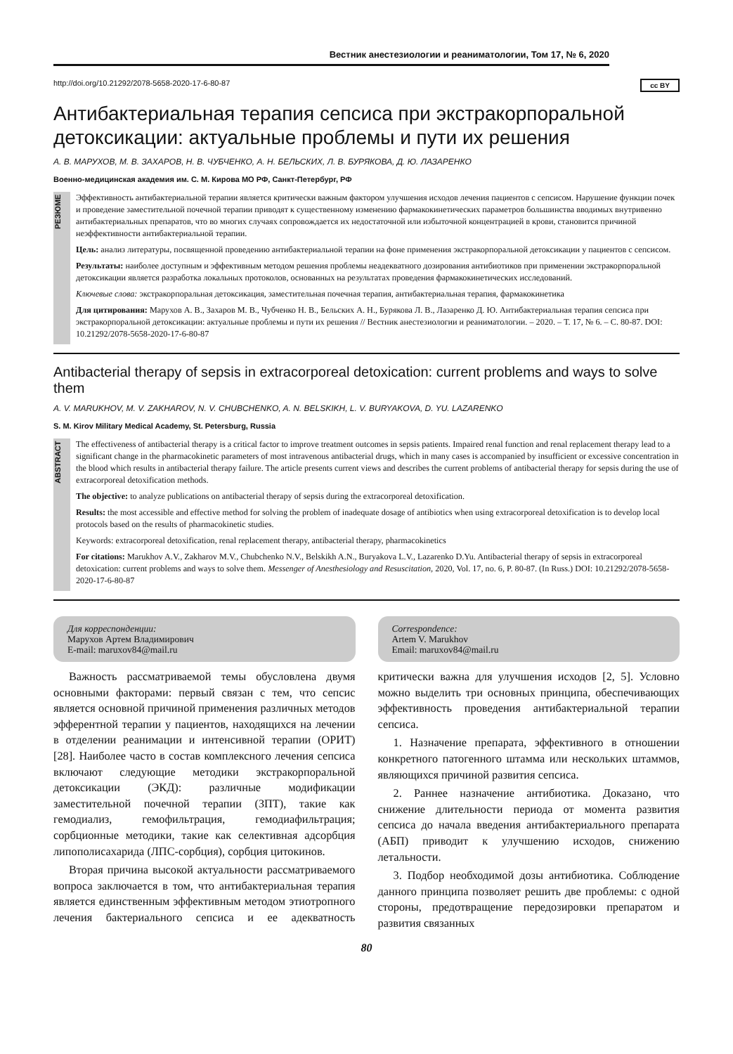Вестник анестезиологии и реаниматологии, Том 17, № 6, 2020
http://doi.org/10.21292/2078-5658-2020-17-6-80-87 cc BY
Антибактериальная терапия сепсиса при экстракорпоральной детоксикации: актуальные проблемы и пути их решения
А. В. МАРУХОВ, М. В. ЗАХАРОВ, Н. В. ЧУБЧЕНКО, А. Н. БЕЛЬСКИХ, Л. В. БУРЯКОВА, Д. Ю. ЛАЗАРЕНКО
Военно-медицинская академия им. С. М. Кирова МО РФ, Санкт-Петербург, РФ
РЕЗЮМЕ
Эффективность антибактериальной терапии является критически важным фактором улучшения исходов лечения пациентов с сепсисом. Нарушение функции почек и проведение заместительной почечной терапии приводят к существенному изменению фармакокинетических параметров большинства вводимых внутривенно антибактериальных препаратов, что во многих случаях сопровождается их недостаточной или избыточной концентрацией в крови, становится причиной неэффективности антибактериальной терапии.
Цель: анализ литературы, посвященной проведению антибактериальной терапии на фоне применения экстракорпоральной детоксикации у пациентов с сепсисом.
Результаты: наиболее доступным и эффективным методом решения проблемы неадекватного дозирования антибиотиков при применении экстракорпоральной детоксикации является разработка локальных протоколов, основанных на результатах проведения фармакокинетических исследований.
Ключевые слова: экстракорпоральная детоксикация, заместительная почечная терапия, антибактериальная терапия, фармакокинетика
Для цитирования: Марухов А. В., Захаров М. В., Чубченко Н. В., Бельских А. Н., Бурякова Л. В., Лазаренко Д. Ю. Антибактериальная терапия сепсиса при экстракорпоральной детоксикации: актуальные проблемы и пути их решения // Вестник анестезиологии и реаниматологии. – 2020. – Т. 17, № 6. – С. 80-87. DOI: 10.21292/2078-5658-2020-17-6-80-87
Antibacterial therapy of sepsis in extracorporeal detoxication: current problems and ways to solve them
A. V. MARUKHOV, M. V. ZAKHAROV, N. V. CHUBCHENKO, A. N. BELSKIKH, L. V. BURYAKOVA, D. YU. LAZARENKO
S. M. Kirov Military Medical Academy, St. Petersburg, Russia
ABSTRACT
The effectiveness of antibacterial therapy is a critical factor to improve treatment outcomes in sepsis patients. Impaired renal function and renal replacement therapy lead to a significant change in the pharmacokinetic parameters of most intravenous antibacterial drugs, which in many cases is accompanied by insufficient or excessive concentration in the blood which results in antibacterial therapy failure. The article presents current views and describes the current problems of antibacterial therapy for sepsis during the use of extracorporeal detoxification methods.
The objective: to analyze publications on antibacterial therapy of sepsis during the extracorporeal detoxification.
Results: the most accessible and effective method for solving the problem of inadequate dosage of antibiotics when using extracorporeal detoxification is to develop local protocols based on the results of pharmacokinetic studies.
Keywords: extracorporeal detoxification, renal replacement therapy, antibacterial therapy, pharmacokinetics
For citations: Marukhov A.V., Zakharov M.V., Chubchenko N.V., Belskikh A.N., Buryakova L.V., Lazarenko D.Yu. Antibacterial therapy of sepsis in extracorporeal detoxication: current problems and ways to solve them. Messenger of Anesthesiology and Resuscitation, 2020, Vol. 17, no. 6, P. 80-87. (In Russ.) DOI: 10.21292/2078-5658-2020-17-6-80-87
Для корреспонденции:
Марухов Артем Владимирович
E-mail: maruxov84@mail.ru
Correspondence:
Artem V. Marukhov
Email: maruxov84@mail.ru
Важность рассматриваемой темы обусловлена двумя основными факторами: первый связан с тем, что сепсис является основной причиной применения различных методов эфферентной терапии у пациентов, находящихся на лечении в отделении реанимации и интенсивной терапии (ОРИТ) [28]. Наиболее часто в состав комплексного лечения сепсиса включают следующие методики экстракорпоральной детоксикации (ЭКД): различные модификации заместительной почечной терапии (ЗПТ), такие как гемодиализ, гемофильтрация, гемодиафильтрация; сорбционные методики, такие как селективная адсорбция липополисахарида (ЛПС-сорбция), сорбция цитокинов.
Вторая причина высокой актуальности рассматриваемого вопроса заключается в том, что антибактериальная терапия является единственным эффективным методом этиотропного лечения бактериального сепсиса и ее адекватность критически важна для улучшения исходов [2, 5]. Условно можно выделить три основных принципа, обеспечивающих эффективность проведения антибактериальной терапии сепсиса.
1. Назначение препарата, эффективного в отношении конкретного патогенного штамма или нескольких штаммов, являющихся причиной развития сепсиса.
2. Раннее назначение антибиотика. Доказано, что снижение длительности периода от момента развития сепсиса до начала введения антибактериального препарата (АБП) приводит к улучшению исходов, снижению летальности.
3. Подбор необходимой дозы антибиотика. Соблюдение данного принципа позволяет решить две проблемы: с одной стороны, предотвращение передозировки препаратом и развития связанных
80